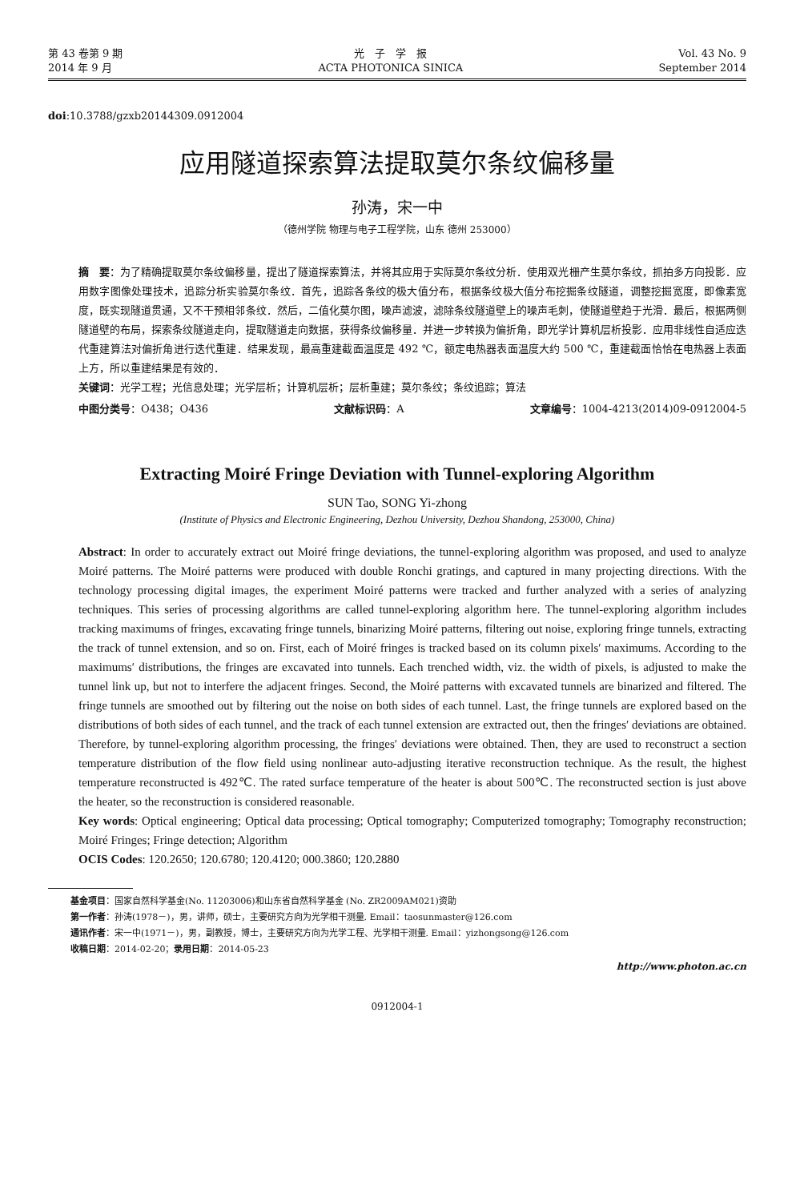第 43 卷第 9 期
2014 年 9 月
光　子　学　报
ACTA PHOTONICA SINICA
Vol. 43 No. 9
September 2014
doi:10.3788/gzxb20144309.0912004
应用隧道探索算法提取莫尔条纹偏移量
孙涛，宋一中
（德州学院 物理与电子工程学院，山东 德州 253000）
摘　要：为了精确提取莫尔条纹偏移量，提出了隧道探索算法，并将其应用于实际莫尔条纹分析．使用双光栅产生莫尔条纹，抓拍多方向投影．应用数字图像处理技术，追踪分析实验莫尔条纹．首先，追踪各条纹的极大值分布，根据条纹极大值分布挖掘条纹隧道，调整挖掘宽度，即像素宽度，既实现隧道贯通，又不干预相邻条纹．然后，二值化莫尔图，噪声滤波，滤除条纹隧道壁上的噪声毛刺，使隧道壁趋于光滑．最后，根据两侧隧道壁的布局，探索条纹隧道走向，提取隧道走向数据，获得条纹偏移量．并进一步转换为偏折角，即光学计算机层析投影．应用非线性自适应迭代重建算法对偏折角进行迭代重建．结果发现，最高重建截面温度是 492 ℃，额定电热器表面温度大约 500 ℃，重建截面恰恰在电热器上表面上方，所以重建结果是有效的．
关键词：光学工程；光信息处理；光学层析；计算机层析；层析重建；莫尔条纹；条纹追踪；算法
中图分类号：O438；O436 文献标识码：A 文章编号：1004-4213(2014)09-0912004-5
Extracting Moiré Fringe Deviation with Tunnel-exploring Algorithm
SUN Tao, SONG Yi-zhong
(Institute of Physics and Electronic Engineering, Dezhou University, Dezhou Shandong, 253000, China)
Abstract: In order to accurately extract out Moiré fringe deviations, the tunnel-exploring algorithm was proposed, and used to analyze Moiré patterns. The Moiré patterns were produced with double Ronchi gratings, and captured in many projecting directions. With the technology processing digital images, the experiment Moiré patterns were tracked and further analyzed with a series of analyzing techniques. This series of processing algorithms are called tunnel-exploring algorithm here. The tunnel-exploring algorithm includes tracking maximums of fringes, excavating fringe tunnels, binarizing Moiré patterns, filtering out noise, exploring fringe tunnels, extracting the track of tunnel extension, and so on. First, each of Moiré fringes is tracked based on its column pixels′ maximums. According to the maximums′ distributions, the fringes are excavated into tunnels. Each trenched width, viz. the width of pixels, is adjusted to make the tunnel link up, but not to interfere the adjacent fringes. Second, the Moiré patterns with excavated tunnels are binarized and filtered. The fringe tunnels are smoothed out by filtering out the noise on both sides of each tunnel. Last, the fringe tunnels are explored based on the distributions of both sides of each tunnel, and the track of each tunnel extension are extracted out, then the fringes′ deviations are obtained. Therefore, by tunnel-exploring algorithm processing, the fringes′ deviations were obtained. Then, they are used to reconstruct a section temperature distribution of the flow field using nonlinear auto-adjusting iterative reconstruction technique. As the result, the highest temperature reconstructed is 492℃. The rated surface temperature of the heater is about 500℃. The reconstructed section is just above the heater, so the reconstruction is considered reasonable.
Key words: Optical engineering; Optical data processing; Optical tomography; Computerized tomography; Tomography reconstruction; Moiré Fringes; Fringe detection; Algorithm
OCIS Codes: 120.2650; 120.6780; 120.4120; 000.3860; 120.2880
基金项目：国家自然科学基金(No. 11203006)和山东省自然科学基金 (No. ZR2009AM021)资助
第一作者：孙涛(1978－)，男，讲师，硕士，主要研究方向为光学相干测量. Email：taosunmaster@126.com
通讯作者：宋一中(1971－)，男，副教授，博士，主要研究方向为光学工程、光学相干测量. Email：yizhongsong@126.com
收稿日期：2014-02-20；录用日期：2014-05-23
http://www.photon.ac.cn
0912004-1